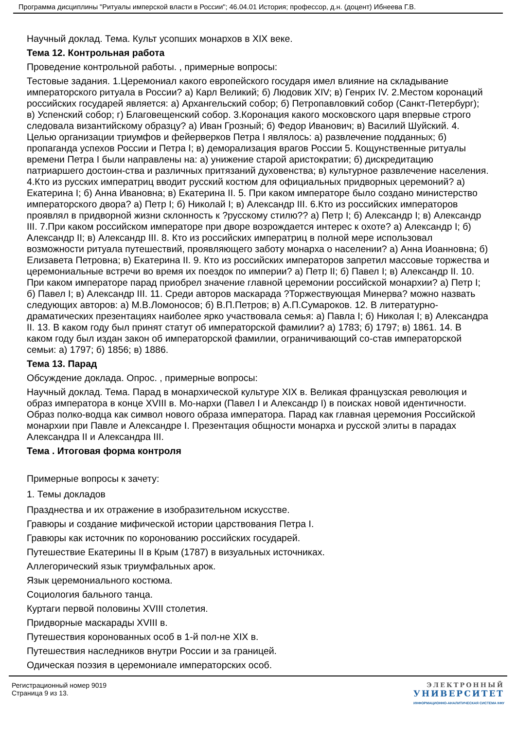Программа дисциплины "Ритуалы имперской власти в России"; 46.04.01 История; профессор, д.н. (доцент) Ибнеева Г.В.
Научный доклад. Тема. Культ усопших монархов в XIX веке.
Тема 12. Контрольная работа
Проведение контрольной работы. , примерные вопросы:
Тестовые задания. 1.Церемониал какого европейского государя имел влияние на складывание императорского ритуала в России? а) Карл Великий; б) Людовик XIV; в) Генрих IV. 2.Местом коронаций российских государей является: а) Архангельский собор; б) Петропавловкий собор (Санкт-Петербург); в) Успенский собор; г) Благовещенский собор. 3.Коронация какого московского царя впервые строго следовала византийскому образцу? а) Иван Грозный; б) Федор Иванович; в) Василий Шуйский. 4. Целью организации триумфов и фейерверков Петра I являлось: а) развлечение подданных; б) пропаганда успехов России и Петра I; в) деморализация врагов России 5. Кощунственные ритуалы времени Петра I были направлены на: а) унижение старой аристократии; б) дискредитацию патриаршего достоин-ства и различных притязаний духовенства; в) культурное развлечение населения. 4.Кто из русских императриц вводит русский костюм для официальных придворных церемоний? а) Екатерина I; б) Анна Ивановна; в) Екатерина II. 5. При каком императоре было создано министерство императорского двора? а) Петр I; б) Николай I; в) Александр III. 6.Кто из российских императоров проявлял в придворной жизни склонность к ?русскому стилю?? а) Петр I; б) Александр I; в) Александр III. 7.При каком российском императоре при дворе возрождается интерес к охоте? а) Александр I; б) Александр II; в) Александр III. 8. Кто из российских императриц в полной мере использовал возможности ритуала путешествий, проявляющего заботу монарха о населении? а) Анна Иоанновна; б) Елизавета Петровна; в) Екатерина II. 9. Кто из российских императоров запретил массовые торжества и церемониальные встречи во время их поездок по империи? а) Петр II; б) Павел I; в) Александр II. 10. При каком императоре парад приобрел значение главной церемонии российской монархии? а) Петр I; б) Павел I; в) Александр III. 11. Среди авторов маскарада ?Торжествующая Минерва? можно назвать следующих авторов: а) М.В.Ломоносов; б) В.П.Петров; в) А.П.Сумароков. 12. В литературно-драматических презентациях наиболее ярко участвовала семья: а) Павла I; б) Николая I; в) Александра II. 13. В каком году был принят статут об императорской фамилии? а) 1783; б) 1797; в) 1861. 14. В каком году был издан закон об императорской фамилии, ограничивающий со-став императорской семьи: а) 1797; б) 1856; в) 1886.
Тема 13. Парад
Обсуждение доклада. Опрос. , примерные вопросы:
Научный доклад. Тема. Парад в монархической культуре XIX в. Великая французская революция и образ императора в конце XVIII в. Мо-нархи (Павел I и Александр I) в поисках новой идентичности. Образ полко-водца как символ нового образа императора. Парад как главная церемония Российской монархии при Павле и Александре I. Презентация общности монарха и русской элиты в парадах Александра II и Александра III.
Тема . Итоговая форма контроля
Примерные вопросы к зачету:
1. Темы докладов
Празднества и их отражение в изобразительном искусстве.
Гравюры и создание мифической истории царствования Петра I.
Гравюры как источник по коронованию российских государей.
Путешествие Екатерины II в Крым (1787) в визуальных источниках.
Аллегорический язык триумфальных арок.
Язык церемониального костюма.
Социология бального танца.
Куртаги первой половины XVIII столетия.
Придворные маскарады XVIII в.
Путешествия коронованных особ в 1-й пол-не XIX в.
Путешествия наследников внутри России и за границей.
Одическая поэзия в церемониале императорских особ.
Регистрационный номер 9019
Страница 9 из 13.
ЭЛЕКТРОННЫЙ
УНИВЕРСИТЕТ
ИНФОРМАЦИОННО-АНАЛИТИЧЕСКАЯ СИСТЕМА КФУ